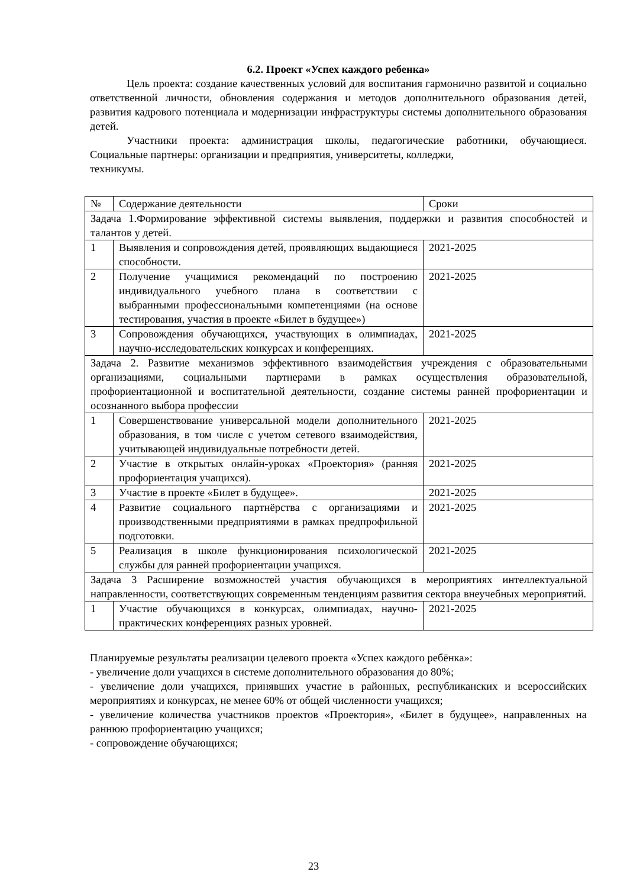6.2. Проект «Успех каждого ребенка»
Цель проекта: создание качественных условий для воспитания гармонично развитой и социально ответственной личности, обновления содержания и методов дополнительного образования детей, развития кадрового потенциала и модернизации инфраструктуры системы дополнительного образования детей.
Участники проекта: администрация школы, педагогические работники, обучающиеся. Социальные партнеры: организации и предприятия, университеты, колледжи,
техникумы.
| № | Содержание деятельности | Сроки |
| Задача 1.Формирование эффективной системы выявления, поддержки и развития способностей и талантов у детей. | | |
| 1 | Выявления и сопровождения детей, проявляющих выдающиеся способности. | 2021-2025 |
| 2 | Получение учащимися рекомендаций по построению индивидуального учебного плана в соответствии с выбранными профессиональными компетенциями (на основе тестирования, участия в проекте «Билет в будущее») | 2021-2025 |
| 3 | Сопровождения обучающихся, участвующих в олимпиадах, научно-исследовательских конкурсах и конференциях. | 2021-2025 |
| Задача 2. Развитие механизмов эффективного взаимодействия учреждения с образовательными организациями, социальными партнерами в рамках осуществления образовательной, профориентационной и воспитательной деятельности, создание системы ранней профориентации и осознанного выбора профессии | | |
| 1 | Совершенствование универсальной модели дополнительного образования, в том числе с учетом сетевого взаимодействия, учитывающей индивидуальные потребности детей. | 2021-2025 |
| 2 | Участие в открытых онлайн-уроках «Проектория» (ранняя профориентация учащихся). | 2021-2025 |
| 3 | Участие в проекте «Билет в будущее». | 2021-2025 |
| 4 | Развитие социального партнёрства с организациями и производственными предприятиями в рамках предпрофильной подготовки. | 2021-2025 |
| 5 | Реализация в школе функционирования психологической службы для ранней профориентации учащихся. | 2021-2025 |
| Задача 3 Расширение возможностей участия обучающихся в мероприятиях интеллектуальной направленности, соответствующих современным тенденциям развития сектора внеучебных мероприятий. | | |
| 1 | Участие обучающихся в конкурсах, олимпиадах, научно-практических конференциях разных уровней. | 2021-2025 |
Планируемые результаты реализации целевого проекта «Успех каждого ребёнка»:
- увеличение доли учащихся в системе дополнительного образования до 80%;
- увеличение доли учащихся, принявших участие в районных, республиканских и всероссийских мероприятиях и конкурсах, не менее 60% от общей численности учащихся;
- увеличение количества участников проектов «Проектория», «Билет в будущее», направленных на раннюю профориентацию учащихся;
- сопровождение обучающихся;
23